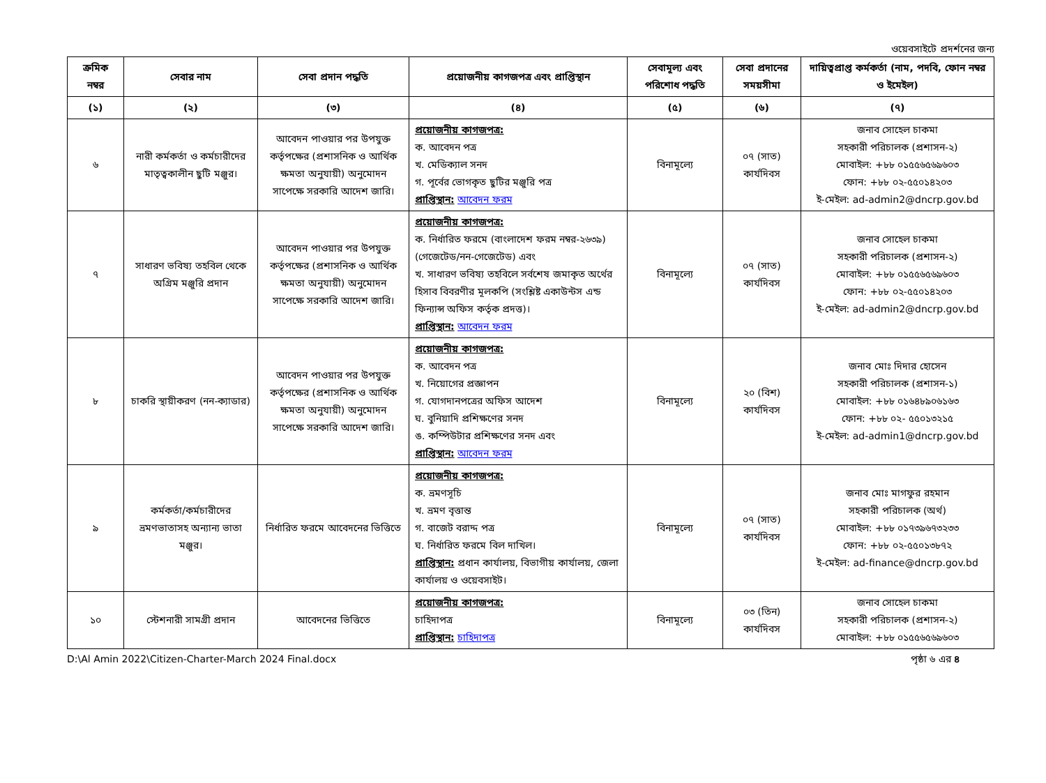ওয়েবসাইটে প্রদর্শনের জন্য
| ক্রমিক নম্বর | সেবার নাম | সেবা প্রদান পদ্ধতি | প্রয়োজনীয় কাগজপত্র এবং প্রাপ্তিস্থান | সেবামূল্য এবং পরিশোধ পদ্ধতি | সেবা প্রদানের সময়সীমা | দায়িত্বপ্রাপ্ত কর্মকর্তা (নাম, পদবি, ফোন নম্বর ও ইমেইল) |
| --- | --- | --- | --- | --- | --- | --- |
| (১) | (২) | (৩) | (৪) | (৫) | (৬) | (৭) |
| ৬ | নারী কর্মকর্তা ও কর্মচারীদের মাতৃত্বকালীন ছুটি মঞ্জুর। | আবেদন পাওয়ার পর উপযুক্ত কর্তৃপক্ষের (প্রশাসনিক ও আর্থিক ক্ষমতা অনুযায়ী) অনুমোদন সাপেক্ষে সরকারি আদেশ জারি। | প্রয়োজনীয় কাগজপত্র: ক. আবেদন পত্র খ. মেডিক্যাল সনদ গ. পূর্বের ভোগকৃত ছুটির মঞ্জুরি পত্র প্রাপ্তিস্থান: আবেদন ফরম | বিনামূল্যে | ০৭ (সাত) কার্যদিবস | জনাব সোহেল চাকমা সহকারী পরিচালক (প্রশাসন-২) মোবাইল: +৮৮ ০১৫৫৬৫৬৯৬০৩ ফোন: +৮৮ ০২-৫৫০১৪২০৩ ই-মেইল: ad-admin2@dncrp.gov.bd |
| ৭ | সাধারণ ভবিষ্য তহবিল থেকে অগ্রিম মঞ্জুরি প্রদান | আবেদন পাওয়ার পর উপযুক্ত কর্তৃপক্ষের (প্রশাসনিক ও আর্থিক ক্ষমতা অনুযায়ী) অনুমোদন সাপেক্ষে সরকারি আদেশ জারি। | প্রয়োজনীয় কাগজপত্র: ক. নির্ধারিত ফরমে (বাংলাদেশ ফরম নম্বর-২৬৩৯) (গেজেটেড/নন-গেজেটেড) এবং খ. সাধারণ ভবিষ্য তহবিলে সর্বশেষ জমাকৃত অর্থের হিসাব বিবরণীর মূলকপি (সংশ্লিষ্ট একাউন্টস এন্ড ফিন্যান্স অফিস কর্তৃক প্রদত্ত)। প্রাপ্তিস্থান: আবেদন ফরম | বিনামূল্যে | ০৭ (সাত) কার্যদিবস | জনাব সোহেল চাকমা সহকারী পরিচালক (প্রশাসন-২) মোবাইল: +৮৮ ০১৫৫৬৫৬৯৬০৩ ফোন: +৮৮ ০২-৫৫০১৪২০৩ ই-মেইল: ad-admin2@dncrp.gov.bd |
| ৮ | চাকরি স্থায়ীকরণ (নন-ক্যাডার) | আবেদন পাওয়ার পর উপযুক্ত কর্তৃপক্ষের (প্রশাসনিক ও আর্থিক ক্ষমতা অনুযায়ী) অনুমোদন সাপেক্ষে সরকারি আদেশ জারি। | প্রয়োজনীয় কাগজপত্র: ক. আবেদন পত্র খ. নিয়োগের প্রজ্ঞাপন গ. যোগদানপত্রের অফিস আদেশ ঘ. বুনিয়াদি প্রশিক্ষণের সনদ ঙ. কম্পিউটার প্রশিক্ষণের সনদ এবং প্রাপ্তিস্থান: আবেদন ফরম | বিনামূল্যে | ২০ (বিশ) কার্যদিবস | জনাব মোঃ দিদার হোসেন সহকারী পরিচালক (প্রশাসন-১) মোবাইল: +৮৮ ০১৬৪৮৯০৬১৬৩ ফোন: +৮৮ ০২- ৫৫০১৩২১৫ ই-মেইল: ad-admin1@dncrp.gov.bd |
| ৯ | কর্মকর্তা/কর্মচারীদের ভ্রমণভাতাসহ অন্যান্য ভাতা মঞ্জুর। | নির্ধারিত ফরমে আবেদনের ভিত্তিতে | প্রয়োজনীয় কাগজপত্র: ক. ভ্রমণসূচি খ. ভ্রমণ বৃত্তান্ত গ. বাজেট বরাদ্দ পত্র ঘ. নির্ধারিত ফরমে বিল দাখিল। প্রাপ্তিস্থান: প্রধান কার্যালয়, বিভাগীয় কার্যালয়, জেলা কার্যালয় ও ওয়েবসাইট। | বিনামূল্যে | ০৭ (সাত) কার্যদিবস | জনাব মোঃ মাগফুর রহমান সহকারী পরিচালক (অর্থ) মোবাইল: +৮৮ ০১৭৩৯৬৭৩২৩৩ ফোন: +৮৮ ০২-৫৫০১৩৮৭২ ই-মেইল: ad-finance@dncrp.gov.bd |
| ১০ | স্টেশনারী সামগ্রী প্রদান | আবেদনের ভিত্তিতে | প্রয়োজনীয় কাগজপত্র: চাহিদাপত্র প্রাপ্তিস্থান: চাহিদাপত্র | বিনামূল্যে | ০৩ (তিন) কার্যদিবস | জনাব সোহেল চাকমা সহকারী পরিচালক (প্রশাসন-২) মোবাইল: +৮৮ ০১৫৫৬৫৬৯৬০৩ |
D:\Al Amin 2022\Citizen-Charter-March 2024 Final.docx পৃষ্ঠা ৬ এর ৪